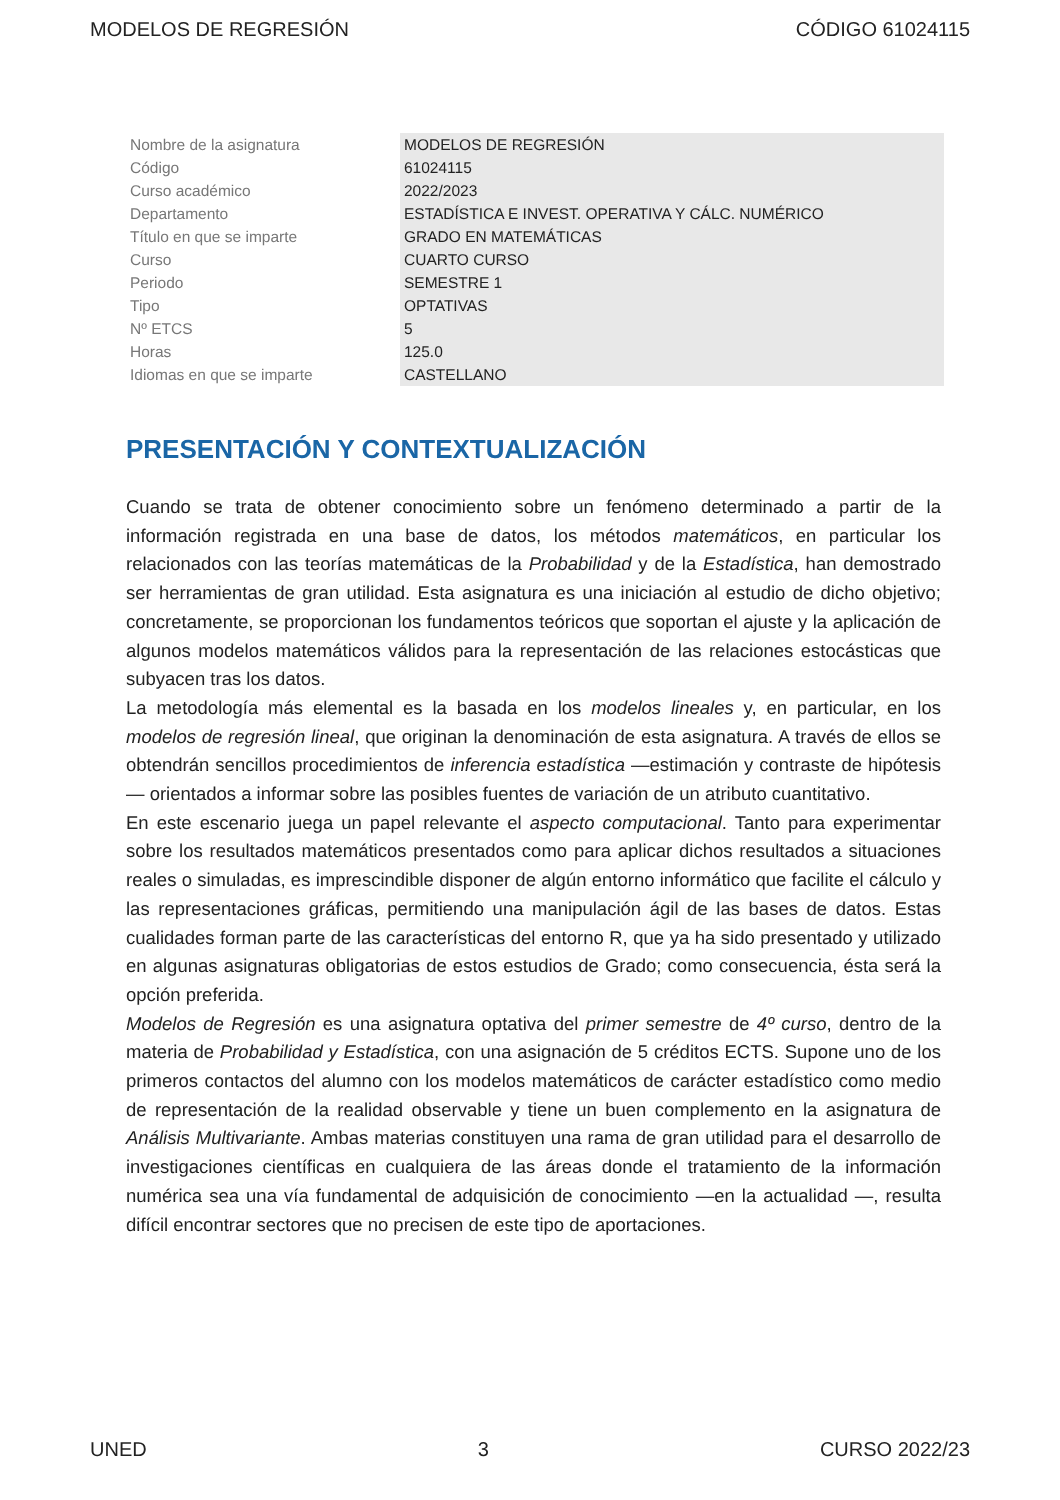MODELOS DE REGRESIÓN CÓDIGO 61024115
| Nombre de la asignatura | MODELOS DE REGRESIÓN |
| Código | 61024115 |
| Curso académico | 2022/2023 |
| Departamento | ESTADÍSTICA E INVEST. OPERATIVA Y CÁLC. NUMÉRICO |
| Título en que se imparte | GRADO EN MATEMÁTICAS |
| Curso | CUARTO CURSO |
| Periodo | SEMESTRE 1 |
| Tipo | OPTATIVAS |
| Nº ETCS | 5 |
| Horas | 125.0 |
| Idiomas en que se imparte | CASTELLANO |
PRESENTACIÓN Y CONTEXTUALIZACIÓN
Cuando se trata de obtener conocimiento sobre un fenómeno determinado a partir de la información registrada en una base de datos, los métodos matemáticos, en particular los relacionados con las teorías matemáticas de la Probabilidad y de la Estadística, han demostrado ser herramientas de gran utilidad. Esta asignatura es una iniciación al estudio de dicho objetivo; concretamente, se proporcionan los fundamentos teóricos que soportan el ajuste y la aplicación de algunos modelos matemáticos válidos para la representación de las relaciones estocásticas que subyacen tras los datos.
La metodología más elemental es la basada en los modelos lineales y, en particular, en los modelos de regresión lineal, que originan la denominación de esta asignatura. A través de ellos se obtendrán sencillos procedimientos de inferencia estadística —estimación y contraste de hipótesis— orientados a informar sobre las posibles fuentes de variación de un atributo cuantitativo.
En este escenario juega un papel relevante el aspecto computacional. Tanto para experimentar sobre los resultados matemáticos presentados como para aplicar dichos resultados a situaciones reales o simuladas, es imprescindible disponer de algún entorno informático que facilite el cálculo y las representaciones gráficas, permitiendo una manipulación ágil de las bases de datos. Estas cualidades forman parte de las características del entorno R, que ya ha sido presentado y utilizado en algunas asignaturas obligatorias de estos estudios de Grado; como consecuencia, ésta será la opción preferida.
Modelos de Regresión es una asignatura optativa del primer semestre de 4º curso, dentro de la materia de Probabilidad y Estadística, con una asignación de 5 créditos ECTS. Supone uno de los primeros contactos del alumno con los modelos matemáticos de carácter estadístico como medio de representación de la realidad observable y tiene un buen complemento en la asignatura de Análisis Multivariante. Ambas materias constituyen una rama de gran utilidad para el desarrollo de investigaciones científicas en cualquiera de las áreas donde el tratamiento de la información numérica sea una vía fundamental de adquisición de conocimiento —en la actualidad —, resulta difícil encontrar sectores que no precisen de este tipo de aportaciones.
UNED 3 CURSO 2022/23